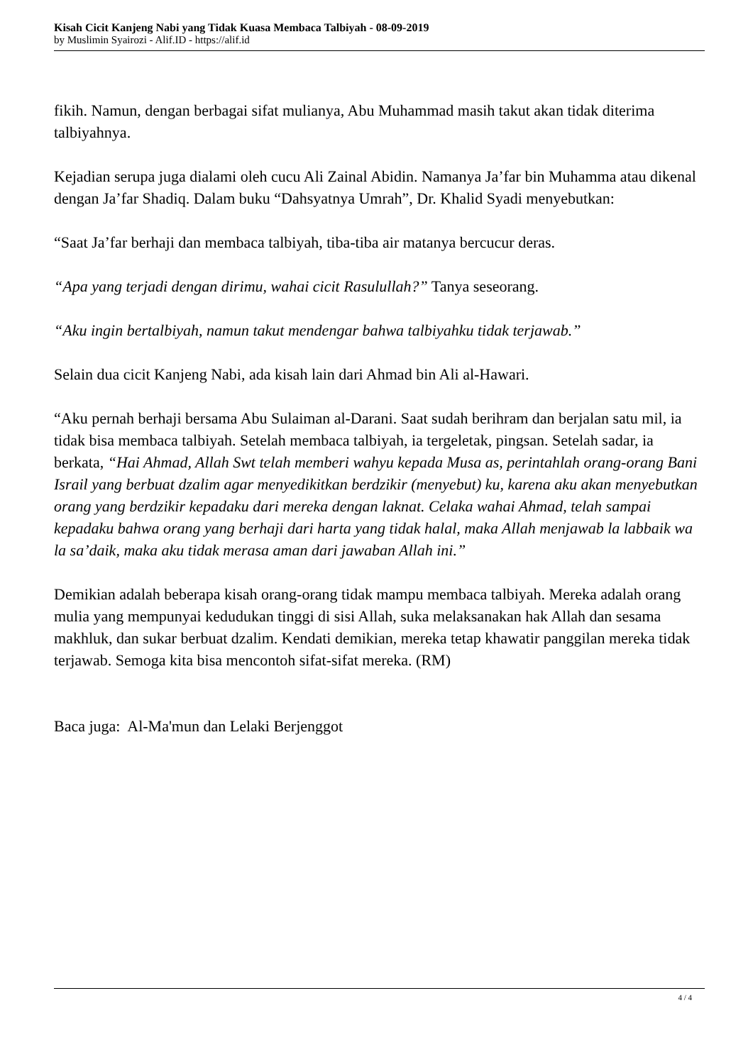Kisah Cicit Kanjeng Nabi yang Tidak Kuasa Membaca Talbiyah - 08-09-2019
by Muslimin Syairozi - Alif.ID - https://alif.id
fikih. Namun, dengan berbagai sifat mulianya, Abu Muhammad masih takut akan tidak diterima talbiyahnya.
Kejadian serupa juga dialami oleh cucu Ali Zainal Abidin. Namanya Ja’far bin Muhamma atau dikenal dengan Ja’far Shadiq. Dalam buku “Dahsyatnya Umrah”, Dr. Khalid Syadi menyebutkan:
“Saat Ja’far berhaji dan membaca talbiyah, tiba-tiba air matanya bercucur deras.
“Apa yang terjadi dengan dirimu, wahai cicit Rasulullah?” Tanya seseorang.
“Aku ingin bertalbiyah, namun takut mendengar bahwa talbiyahku tidak terjawab.”
Selain dua cicit Kanjeng Nabi, ada kisah lain dari Ahmad bin Ali al-Hawari.
“Aku pernah berhaji bersama Abu Sulaiman al-Darani. Saat sudah berihram dan berjalan satu mil, ia tidak bisa membaca talbiyah. Setelah membaca talbiyah, ia tergeletak, pingsan. Setelah sadar, ia berkata, “Hai Ahmad, Allah Swt telah memberi wahyu kepada Musa as, perintahlah orang-orang Bani Israil yang berbuat dzalim agar menyedikitkan berdzikir (menyebut) ku, karena aku akan menyebutkan orang yang berdzikir kepadaku dari mereka dengan laknat. Celaka wahai Ahmad, telah sampai kepadaku bahwa orang yang berhaji dari harta yang tidak halal, maka Allah menjawab la labbaik wa la sa’daik, maka aku tidak merasa aman dari jawaban Allah ini.”
Demikian adalah beberapa kisah orang-orang tidak mampu membaca talbiyah. Mereka adalah orang mulia yang mempunyai kedudukan tinggi di sisi Allah, suka melaksanakan hak Allah dan sesama makhluk, dan sukar berbuat dzalim. Kendati demikian, mereka tetap khawatir panggilan mereka tidak terjawab. Semoga kita bisa mencontoh sifat-sifat mereka. (RM)
Baca juga: Al-Ma'mun dan Lelaki Berjenggot
4 / 4